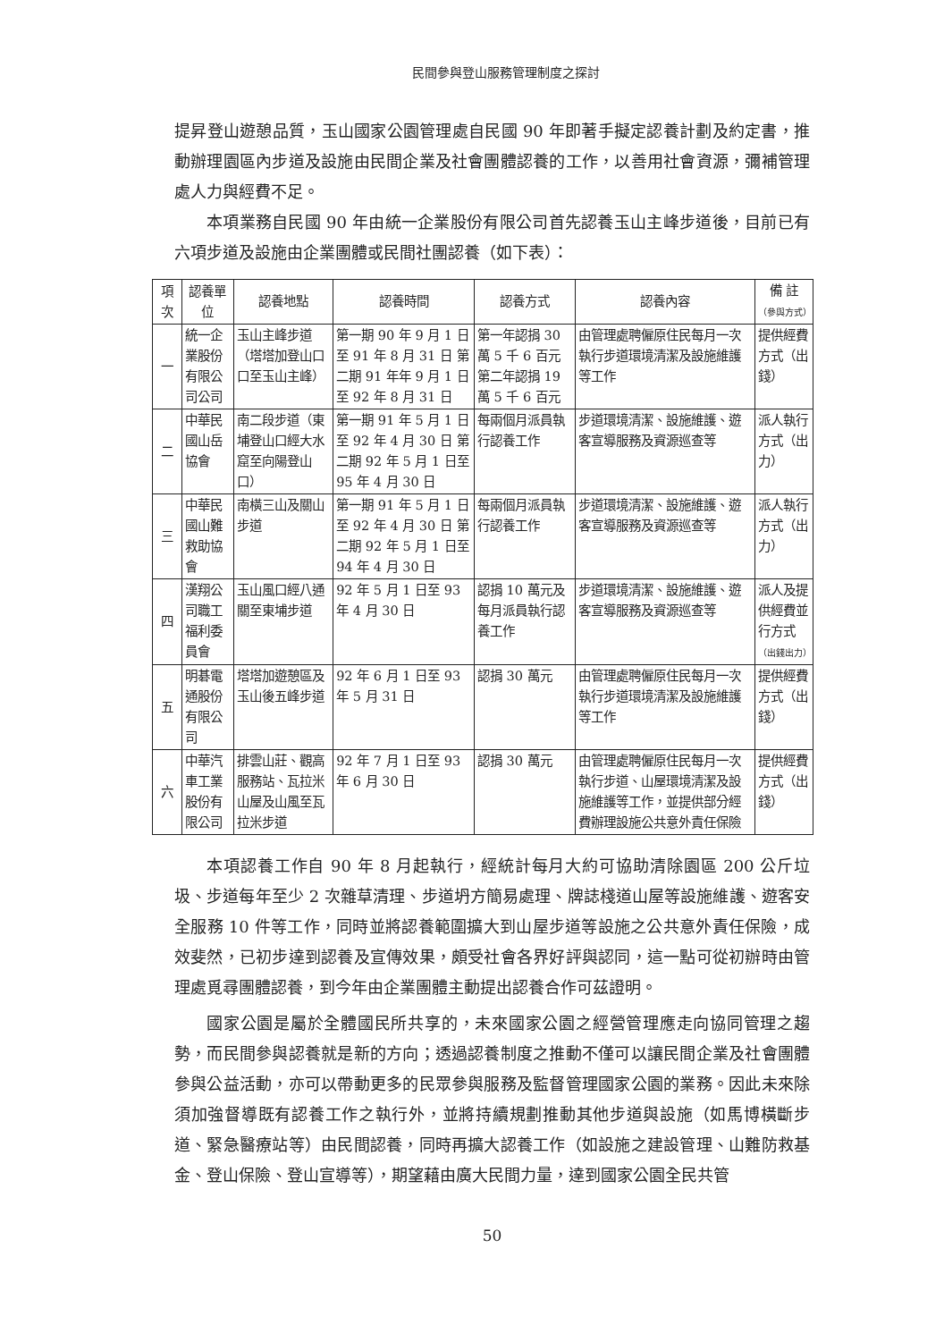民間參與登山服務管理制度之探討
提昇登山遊憩品質，玉山國家公園管理處自民國 90 年即著手擬定認養計劃及約定書，推動辦理園區內步道及設施由民間企業及社會團體認養的工作，以善用社會資源，彌補管理處人力與經費不足。
本項業務自民國 90 年由統一企業股份有限公司首先認養玉山主峰步道後，目前已有六項步道及設施由企業團體或民間社團認養（如下表）：
| 項次 | 認養單位 | 認養地點 | 認養時間 | 認養方式 | 認養內容 | 備 註 （參與方式） |
| --- | --- | --- | --- | --- | --- | --- |
| 一 | 統一企業股份有限公司公司 | 玉山主峰步道（塔塔加登山口口至玉山主峰） | 第一期 90 年 9 月 1 日至 91 年 8 月 31 日 第二期 91 年年 9 月 1 日至 92 年 8 月 31 日 | 第一年認捐 30 萬 5 千 6 百元 第二年認捐 19 萬 5 千 6 百元 | 由管理處聘僱原住民每月一次執行步道環境清潔及設施維護等工作 | 提供經費方式（出錢） |
| 二 | 中華民國山岳協會 | 南二段步道（東埔登山口經大水窟至向陽登山口） | 第一期 91 年 5 月 1 日至 92 年 4 月 30 日 第二期 92 年 5 月 1 日至 95 年 4 月 30 日 | 每兩個月派員執行認養工作 | 步道環境清潔、設施維護、遊客宣導服務及資源巡查等 | 派人執行方式（出力） |
| 三 | 中華民國山難救助協會 | 南橫三山及關山步道 | 第一期 91 年 5 月 1 日至 92 年 4 月 30 日 第二期 92 年 5 月 1 日至 94 年 4 月 30 日 | 每兩個月派員執行認養工作 | 步道環境清潔、設施維護、遊客宣導服務及資源巡查等 | 派人執行方式（出力） |
| 四 | 漢翔公司職工福利委員會 | 玉山風口經八通關至東埔步道 | 92 年 5 月 1 日至 93 年 4 月 30 日 | 認捐 10 萬元及每月派員執行認養工作 | 步道環境清潔、設施維護、遊客宣導服務及資源巡查等 | 派人及提供經費並行方式 （出錢出力） |
| 五 | 明碁電通股份有限公司 | 塔塔加遊憩區及玉山後五峰步道 | 92 年 6 月 1 日至 93 年 5 月 31 日 | 認捐 30 萬元 | 由管理處聘僱原住民每月一次執行步道環境清潔及設施維護等工作 | 提供經費方式（出錢） |
| 六 | 中華汽車工業股份有限公司 | 排雲山莊、觀高服務站、瓦拉米山屋及山風至瓦拉米步道 | 92 年 7 月 1 日至 93 年 6 月 30 日 | 認捐 30 萬元 | 由管理處聘僱原住民每月一次執行步道、山屋環境清潔及設施維護等工作，並提供部分經費辦理設施公共意外責任保險 | 提供經費方式（出錢） |
本項認養工作自 90 年 8 月起執行，經統計每月大約可協助清除園區 200 公斤垃圾、步道每年至少 2 次雜草清理、步道坍方簡易處理、牌誌棧道山屋等設施維護、遊客安全服務 10 件等工作，同時並將認養範圍擴大到山屋步道等設施之公共意外責任保險，成效斐然，已初步達到認養及宣傳效果，頗受社會各界好評與認同，這一點可從初辦時由管理處覓尋團體認養，到今年由企業團體主動提出認養合作可茲證明。
國家公園是屬於全體國民所共享的，未來國家公園之經營管理應走向協同管理之趨勢，而民間參與認養就是新的方向；透過認養制度之推動不僅可以讓民間企業及社會團體參與公益活動，亦可以帶動更多的民眾參與服務及監督管理國家公園的業務。因此未來除須加強督導既有認養工作之執行外，並將持續規劃推動其他步道與設施（如馬博橫斷步道、緊急醫療站等）由民間認養，同時再擴大認養工作（如設施之建設管理、山難防救基金、登山保險、登山宣導等），期望藉由廣大民間力量，達到國家公園全民共管
50